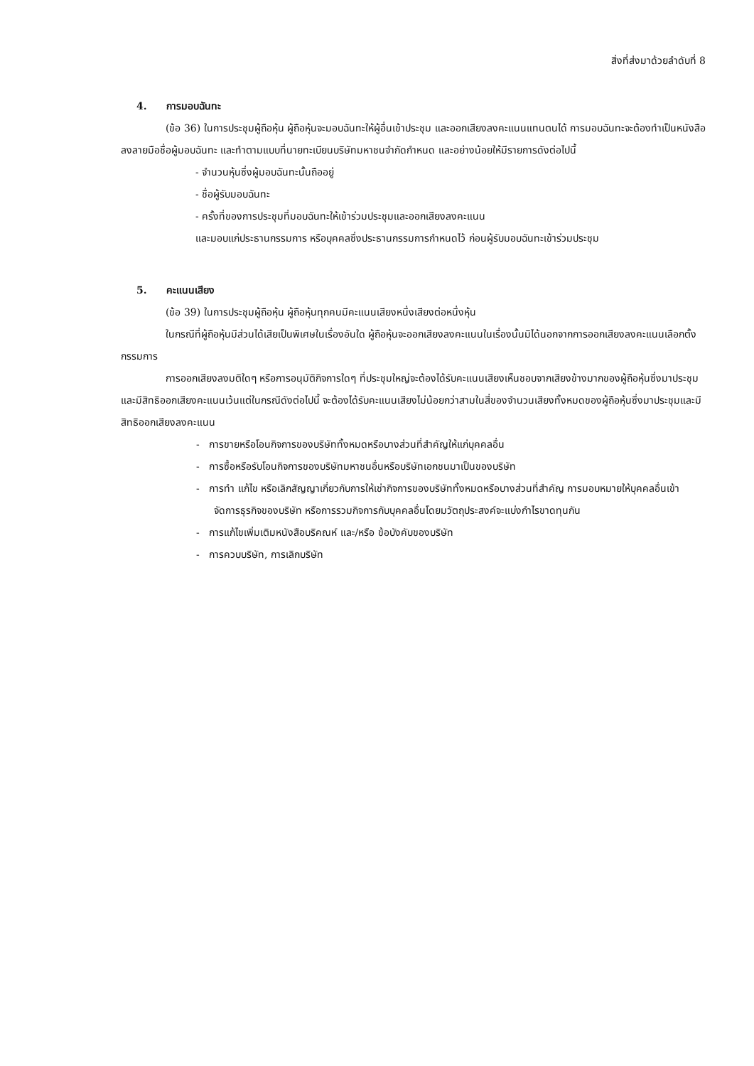สิ่งที่ส่งมาด้วยลำดับที่ 8
4. การมอบฉันทะ
(ข้อ 36) ในการประชุมผู้ถือหุ้น ผู้ถือหุ้นจะมอบฉันทะให้ผู้อื่นเข้าประชุม และออกเสียงลงคะแนนแทนตนได้ การมอบฉันทะจะต้องทำเป็นหนังสือลงลายมือชื่อผู้มอบฉันทะ และทำตามแบบที่นายทะเบียนบริษัทมหาชนจำกัดกำหนด และอย่างน้อยให้มีรายการดังต่อไปนี้
- จำนวนหุ้นซึ่งผู้มอบฉันทะนั้นถืออยู่
- ชื่อผู้รับมอบฉันทะ
- ครั้งที่ของการประชุมที่มอบฉันทะให้เข้าร่วมประชุมและออกเสียงลงคะแนน
และมอบแก่ประธานกรรมการ หรือบุคคลซึ่งประธานกรรมการกำหนดไว้ ก่อนผู้รับมอบฉันทะเข้าร่วมประชุม
5. คะแนนเสียง
(ข้อ 39) ในการประชุมผู้ถือหุ้น ผู้ถือหุ้นทุกคนมีคะแนนเสียงหนึ่งเสียงต่อหนึ่งหุ้น
ในกรณีที่ผู้ถือหุ้นมีส่วนได้เสียเป็นพิเศษในเรื่องอันใด ผู้ถือหุ้นจะออกเสียงลงคะแนนในเรื่องนั้นมิได้นอกจากการออกเสียงลงคะแนนเลือกตั้งกรรมการ
การออกเสียงลงมติใดๆ หรือการอนุมัติกิจการใดๆ ที่ประชุมใหญ่จะต้องได้รับคะแนนเสียงเห็นชอบจากเสียงข้างมากของผู้ถือหุ้นซึ่งมาประชุมและมีสิทธิออกเสียงคะแนนเว้นแต่ในกรณีดังต่อไปนี้ จะต้องได้รับคะแนนเสียงไม่น้อยกว่าสามในสี่ของจำนวนเสียงทั้งหมดของผู้ถือหุ้นซึ่งมาประชุมและมีสิทธิออกเสียงลงคะแนน
- การขายหรือโอนกิจการของบริษัททั้งหมดหรือบางส่วนที่สำคัญให้แก่บุคคลอื่น
- การซื้อหรือรับโอนกิจการของบริษัทมหาชนอื่นหรือบริษัทเอกชนมาเป็นของบริษัท
- การทำ แก้ไข หรือเลิกสัญญาเกี่ยวกับการให้เช่ากิจการของบริษัททั้งหมดหรือบางส่วนที่สำคัญ การมอบหมายให้บุคคลอื่นเข้าจัดการธุรกิจของบริษัท หรือการรวมกิจการกับบุคคลอื่นโดยมวัตถุประสงค์จะแบ่งกำไรขาดทุนกัน
- การแก้ไขเพิ่มเติมหนังสือบริคณห์ และ/หรือ ข้อบังคับของบริษัท
- การควบบริษัท, การเลิกบริษัท